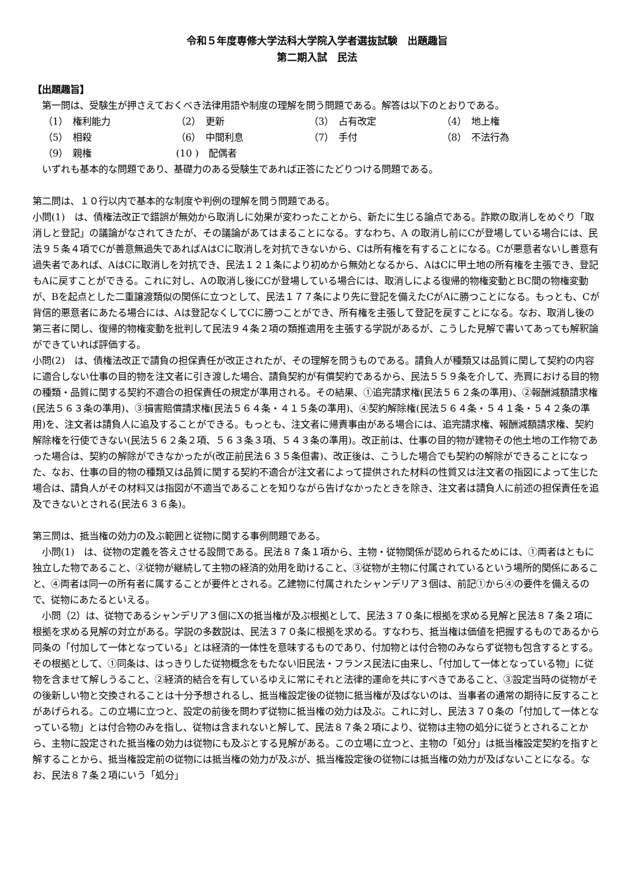令和５年度専修大学法科大学院入学者選抜試験　出題趣旨
第二期入試　民法
【出題趣旨】
　第一問は、受験生が押さえておくべき法律用語や制度の理解を問う問題である。解答は以下のとおりである。
| （1） 権利能力 | （2） 更新 | （3） 占有改定 | （4） 地上権 |
| （5） 相殺 | （6） 中間利息 | （7） 手付 | （8） 不法行為 |
| （9） 親権 | (10 ) 配偶者 | | |
　いずれも基本的な問題であり、基礎力のある受験生であれば正答にたどりつける問題である。
第二問は、１０行以内で基本的な制度や判例の理解を問う問題である。
小問(1)　は、債権法改正で錯誤が無効から取消しに効果が変わったことから、新たに生じる論点である。詐欺の取消しをめぐり「取消しと登記」の議論がなされてきたが、その議論があてはまることになる。すなわち、A の取消し前にCが登場している場合には、民法９５条４項でCが善意無過失であればAはCに取消しを対抗できないから、Cは所有権を有することになる。Cが悪意者ないし善意有過失者であれば、AはCに取消しを対抗でき、民法１２１条により初めから無効となるから、AはCに甲土地の所有権を主張でき、登記もAに戻すことができる。これに対し、Aの取消し後にCが登場している場合には、取消しによる復帰的物権変動とBC間の物権変動が、Bを起点とした二重譲渡類似の関係に立つとして、民法１７７条により先に登記を備えたCがAに勝つことになる。もっとも、Cが背信的悪意者にあたる場合には、Aは登記なくしてCに勝つことができ、所有権を主張して登記を戻すことになる。なお、取消し後の第三者に関し、復帰的物権変動を批判して民法９４条２項の類推適用を主張する学説があるが、こうした見解で書いてあっても解釈論ができていれば評価する。
小問(2)　は、債権法改正で請負の担保責任が改正されたが、その理解を問うものである。請負人が種類又は品質に関して契約の内容に適合しない仕事の目的物を注文者に引き渡した場合、請負契約が有償契約であるから、民法５５９条を介して、売買における目的物の種類・品質に関する契約不適合の担保責任の規定が準用される。その結果、①追完請求権(民法５６２条の準用)、②報酬減額請求権(民法５６３条の準用)、③損害賠償請求権(民法５６４条・４１５条の準用)、④契約解除権(民法５６４条・５４１条・５４２条の準用)を、注文者は請負人に追及することができる。もっとも、注文者に帰責事由がある場合には、追完請求権、報酬減額請求権、契約解除権を行使できない(民法５６２条２項、５６３条３項、５４３条の準用)。改正前は、仕事の目的物が建物その他土地の工作物であった場合は、契約の解除ができなかったが(改正前民法６３５条但書)、改正後は、こうした場合でも契約の解除ができることになった、なお、仕事の目的物の種類又は品質に関する契約不適合が注文者によって提供された材料の性質又は注文者の指図によって生じた場合は、請負人がその材料又は指図が不適当であることを知りながら告げなかったときを除き、注文者は請負人に前述の担保責任を追及できないとされる(民法６３６条)。
第三問は、抵当権の効力の及ぶ範囲と従物に関する事例問題である。
　小問(1)　は、従物の定義を答えさせる設問である。民法８７条１項から、主物・従物関係が認められるためには、①両者はともに独立した物であること、②従物が継続して主物の経済的効用を助けること、③従物が主物に付属されているという場所的関係にあること、④両者は同一の所有者に属することが要件とされる。乙建物に付属されたシャンデリア３個は、前記①から④の要件を備えるので、従物にあたるといえる。
　小問（2）は、従物であるシャンデリア３個にXの抵当権が及ぶ根拠として、民法３７０条に根拠を求める見解と民法８７条２項に根拠を求める見解の対立がある。学説の多数説は、民法３７０条に根拠を求める。すなわち、抵当権は価値を把握するものであるから同条の「付加して一体となっている」とは経済的一体性を意味するものであり、付加物とは付合物のみならず従物も包含するとする。その根拠として、①同条は、はっきりした従物概念をもたない旧民法・フランス民法に由来し、「付加して一体となっている物」に従物を含ませて解しうること、②経済的結合を有しているゆえに常にそれと法律的運命を共にすべきであること、③設定当時の従物がその後新しい物と交換されることは十分予想されるし、抵当権設定後の従物に抵当権が及ばないのは、当事者の通常の期待に反することがあげられる。この立場に立つと、設定の前後を問わず従物に抵当権の効力は及ぶ。これに対し、民法３７０条の「付加して一体となっている物」とは付合物のみを指し、従物は含まれないと解して、民法８７条２項により、従物は主物の処分に従うとされることから、主物に設定された抵当権の効力は従物にも及ぶとする見解がある。この立場に立つと、主物の「処分」は抵当権設定契約を指すと解することから、抵当権設定前の従物には抵当権の効力が及ぶが、抵当権設定後の従物には抵当権の効力が及ばないことになる。なお、民法８７条２項にいう「処分」